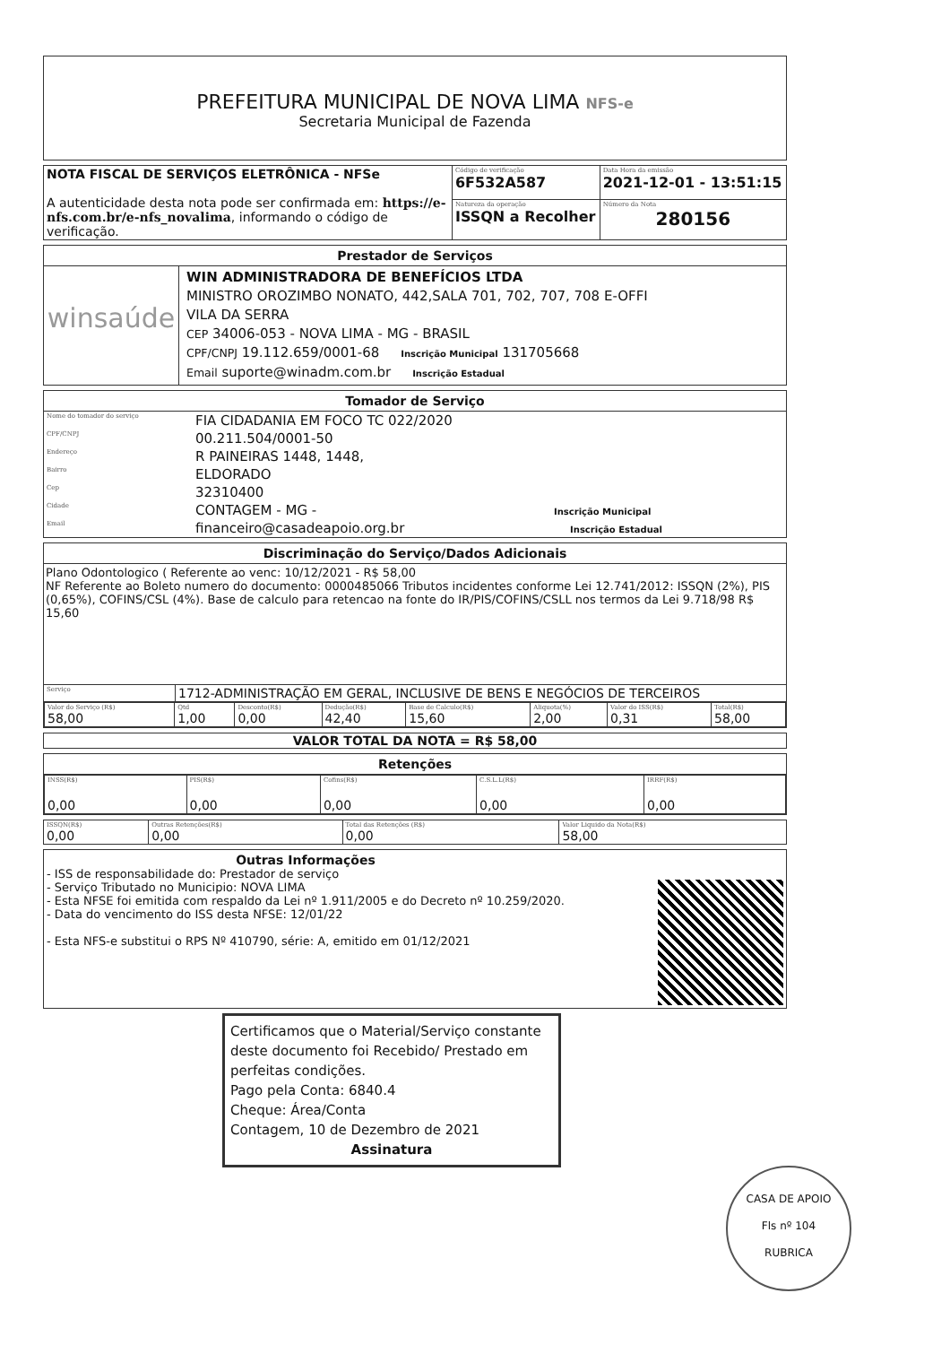PREFEITURA MUNICIPAL DE NOVA LIMA NFS-e
Secretaria Municipal de Fazenda
| NOTA FISCAL DE SERVIÇOS ELETRÔNICA - NFSe A autenticidade desta nota pode ser confirmada em: https://e-nfs.com.br/e-nfs_novalima , informando o código de verificação. | Código de verificação 6F532A587 | Data Hora da emissão 2021-12-01 - 13:51:15 |
| | Natureza da operação ISSQN a Recolher | Número da Nota 280156 |
Prestador de Serviços
winsaúde
WIN ADMINISTRADORA DE BENEFÍCIOS LTDA
MINISTRO OROZIMBO NONATO, 442,SALA 701, 702, 707, 708 E-OFFI
VILA DA SERRA
CEP 34006-053 - NOVA LIMA - MG - BRASIL
CPF/CNPJ 19.112.659/0001-68 Inscrição Municipal 131705668
Email suporte@winadm.com.br Inscrição Estadual
Tomador de Serviço
| Nome do tomador do serviço | FIA CIDADANIA EM FOCO TC 022/2020 |
| CPF/CNPJ | 00.211.504/0001-50 |
| Endereço | R PAINEIRAS 1448, 1448, |
| Bairro | ELDORADO |
| Cep | 32310400 |
| Cidade | CONTAGEM - MG - Inscrição Municipal |
| Email | financeiro@casadeapoio.org.br Inscrição Estadual |
Discriminação do Serviço/Dados Adicionais
Plano Odontologico ( Referente ao venc: 10/12/2021 - R$ 58,00
NF Referente ao Boleto numero do documento: 0000485066 Tributos incidentes conforme Lei 12.741/2012: ISSQN (2%), PIS (0,65%), COFINS/CSL (4%). Base de calculo para retencao na fonte do IR/PIS/COFINS/CSLL nos termos da Lei 9.718/98 R$ 15,60
| Serviço | 1712-ADMINISTRAÇÃO EM GERAL, INCLUSIVE DE BENS E NEGÓCIOS DE TERCEIROS |
| Valor do Serviço (R$) 58,00 | Qtd 1,00 | Desconto(R$) 0,00 | Dedução(R$) 42,40 | Base de Calculo(R$) 15,60 | Aliquota(%) 2,00 | Valor do ISS(R$) 0,31 | Total(R$) 58,00 |
VALOR TOTAL DA NOTA = R$ 58,00
Retenções
| INSS(R$) 0,00 | PIS(R$) 0,00 | Cofins(R$) 0,00 | C.S.L.L(R$) 0,00 | IRRF(R$) 0,00 |
| ISSQN(R$) 0,00 | Outras Retenções(R$) 0,00 | Total das Retenções (R$) 0,00 | Valor Liquido da Nota(R$) 58,00 |
Outras Informações
- ISS de responsabilidade do: Prestador de serviço
- Serviço Tributado no Municipio: NOVA LIMA
- Esta NFSE foi emitida com respaldo da Lei nº 1.911/2005 e do Decreto nº 10.259/2020.
- Data do vencimento do ISS desta NFSE: 12/01/22
- Esta NFS-e substitui o RPS Nº 410790, série: A, emitido em 01/12/2021
Certificamos que o Material/Serviço constante deste documento foi Recebido/ Prestado em perfeitas condições.
Pago pela Conta: 6840.4
Cheque: Área/Conta
Contagem, 10 de Dezembro de 2021
Assinatura
CASA DE APOIO
Fls nº 104
RUBRICA